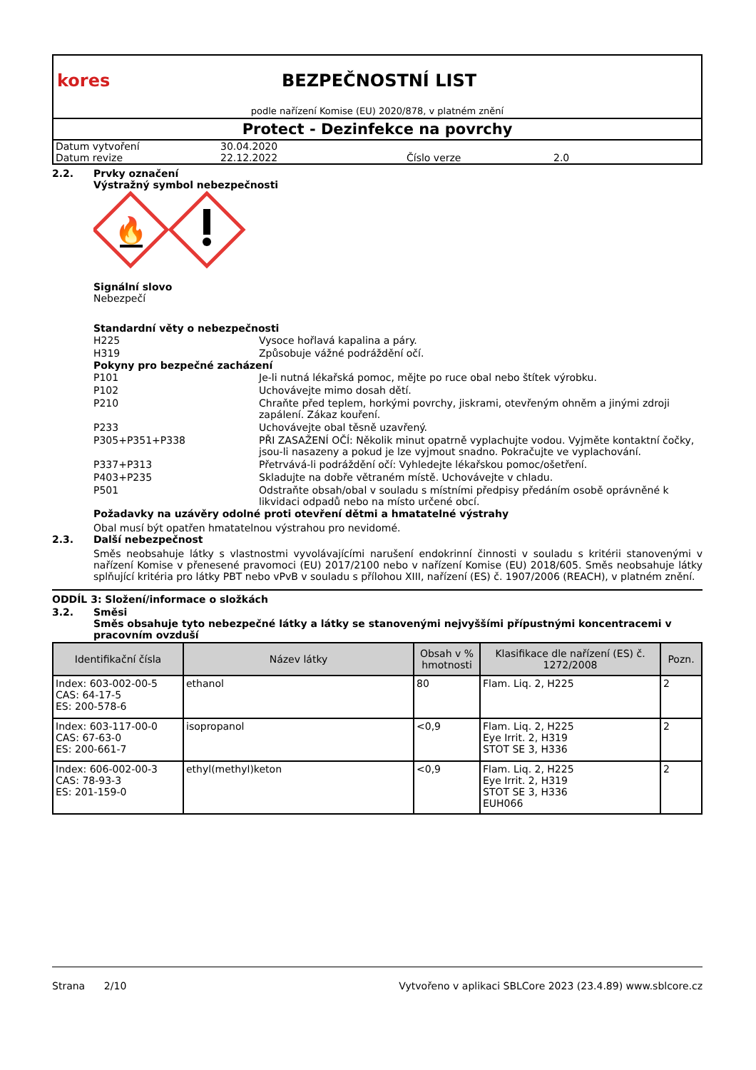kores BEZPEČNOSTNÍ LIST
podle nařízení Komise (EU) 2020/878, v platném znění
Protect - Dezinfekce na povrchy
| Datum vytvoření | 30.04.2020 | | |
| Datum revize | 22.12.2022 | Číslo verze | 2.0 |
2.2. Prvky označení
Výstražný symbol nebezpečnosti
🔥
Signální slovo
Nebezpečí
Standardní věty o nebezpečnosti
| H225 | Vysoce hořlavá kapalina a páry. |
| H319 | Způsobuje vážné podráždění očí. |
Pokyny pro bezpečné zacházení
| P101 | Je-li nutná lékařská pomoc, mějte po ruce obal nebo štítek výrobku. |
| P102 | Uchovávejte mimo dosah dětí. |
| P210 | Chraňte před teplem, horkými povrchy, jiskrami, otevřeným ohněm a jinými zdroji zapálení. Zákaz kouření. |
| P233 | Uchovávejte obal těsně uzavřený. |
| P305+P351+P338 | PŘI ZASAŽENÍ OČÍ: Několik minut opatrně vyplachujte vodou. Vyjměte kontaktní čočky, jsou-li nasazeny a pokud je lze vyjmout snadno. Pokračujte ve vyplachování. |
| P337+P313 | Přetrvává-li podráždění očí: Vyhledejte lékařskou pomoc/ošetření. |
| P403+P235 | Skladujte na dobře větraném místě. Uchovávejte v chladu. |
| P501 | Odstraňte obsah/obal v souladu s místními předpisy předáním osobě oprávněné k likvidaci odpadů nebo na místo určené obcí. |
Požadavky na uzávěry odolné proti otevření dětmi a hmatatelné výstrahy
Obal musí být opatřen hmatatelnou výstrahou pro nevidomé.
2.3. Další nebezpečnost
Směs neobsahuje látky s vlastnostmi vyvolávajícími narušení endokrinní činnosti v souladu s kritérii stanovenými v nařízení Komise v přenesené pravomoci (EU) 2017/2100 nebo v nařízení Komise (EU) 2018/605. Směs neobsahuje látky splňující kritéria pro látky PBT nebo vPvB v souladu s přílohou XIII, nařízení (ES) č. 1907/2006 (REACH), v platném znění.
ODDÍL 3: Složení/informace o složkách
3.2. Směsi
Směs obsahuje tyto nebezpečné látky a látky se stanovenými nejvyššími přípustnými koncentracemi v pracovním ovzduší
| Identifikační čísla | Název látky | Obsah v % hmotnosti | Klasifikace dle nařízení (ES) č. 1272/2008 | Pozn. |
| --- | --- | --- | --- | --- |
| Index: 603-002-00-5 CAS: 64-17-5 ES: 200-578-6 | ethanol | 80 | Flam. Liq. 2, H225 | 2 |
| Index: 603-117-00-0 CAS: 67-63-0 ES: 200-661-7 | isopropanol | <0,9 | Flam. Liq. 2, H225 Eye Irrit. 2, H319 STOT SE 3, H336 | 2 |
| Index: 606-002-00-3 CAS: 78-93-3 ES: 201-159-0 | ethyl(methyl)keton | <0,9 | Flam. Liq. 2, H225 Eye Irrit. 2, H319 STOT SE 3, H336 EUH066 | 2 |
Strana 2/10 Vytvořeno v aplikaci SBLCore 2023 (23.4.89) www.sblcore.cz